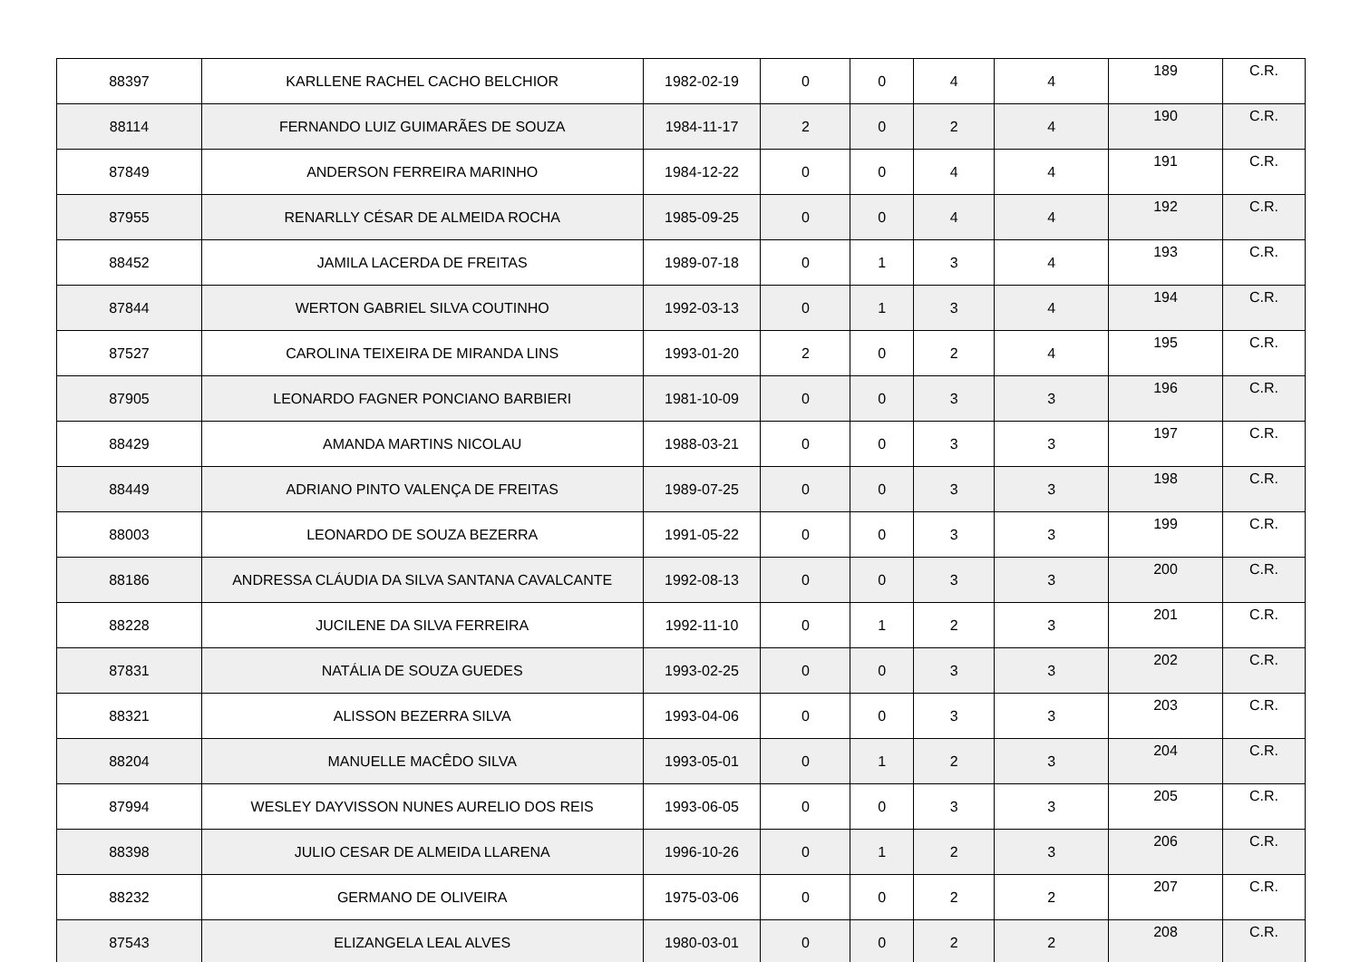| 88397 | KARLLENE RACHEL CACHO BELCHIOR | 1982-02-19 | 0 | 0 | 4 | 4 | 189 | C.R. |
| 88114 | FERNANDO LUIZ GUIMARÃES DE SOUZA | 1984-11-17 | 2 | 0 | 2 | 4 | 190 | C.R. |
| 87849 | ANDERSON FERREIRA MARINHO | 1984-12-22 | 0 | 0 | 4 | 4 | 191 | C.R. |
| 87955 | RENARLLY CÉSAR DE ALMEIDA ROCHA | 1985-09-25 | 0 | 0 | 4 | 4 | 192 | C.R. |
| 88452 | JAMILA LACERDA DE FREITAS | 1989-07-18 | 0 | 1 | 3 | 4 | 193 | C.R. |
| 87844 | WERTON GABRIEL SILVA COUTINHO | 1992-03-13 | 0 | 1 | 3 | 4 | 194 | C.R. |
| 87527 | CAROLINA TEIXEIRA DE MIRANDA LINS | 1993-01-20 | 2 | 0 | 2 | 4 | 195 | C.R. |
| 87905 | LEONARDO FAGNER PONCIANO BARBIERI | 1981-10-09 | 0 | 0 | 3 | 3 | 196 | C.R. |
| 88429 | AMANDA MARTINS NICOLAU | 1988-03-21 | 0 | 0 | 3 | 3 | 197 | C.R. |
| 88449 | ADRIANO PINTO VALENÇA DE FREITAS | 1989-07-25 | 0 | 0 | 3 | 3 | 198 | C.R. |
| 88003 | LEONARDO DE SOUZA BEZERRA | 1991-05-22 | 0 | 0 | 3 | 3 | 199 | C.R. |
| 88186 | ANDRESSA CLÁUDIA DA SILVA SANTANA CAVALCANTE | 1992-08-13 | 0 | 0 | 3 | 3 | 200 | C.R. |
| 88228 | JUCILENE DA SILVA FERREIRA | 1992-11-10 | 0 | 1 | 2 | 3 | 201 | C.R. |
| 87831 | NATÁLIA DE SOUZA GUEDES | 1993-02-25 | 0 | 0 | 3 | 3 | 202 | C.R. |
| 88321 | ALISSON BEZERRA SILVA | 1993-04-06 | 0 | 0 | 3 | 3 | 203 | C.R. |
| 88204 | MANUELLE MACÊDO SILVA | 1993-05-01 | 0 | 1 | 2 | 3 | 204 | C.R. |
| 87994 | WESLEY DAYVISSON NUNES AURELIO DOS REIS | 1993-06-05 | 0 | 0 | 3 | 3 | 205 | C.R. |
| 88398 | JULIO CESAR DE ALMEIDA LLARENA | 1996-10-26 | 0 | 1 | 2 | 3 | 206 | C.R. |
| 88232 | GERMANO DE OLIVEIRA | 1975-03-06 | 0 | 0 | 2 | 2 | 207 | C.R. |
| 87543 | ELIZANGELA LEAL ALVES | 1980-03-01 | 0 | 0 | 2 | 2 | 208 | C.R. |